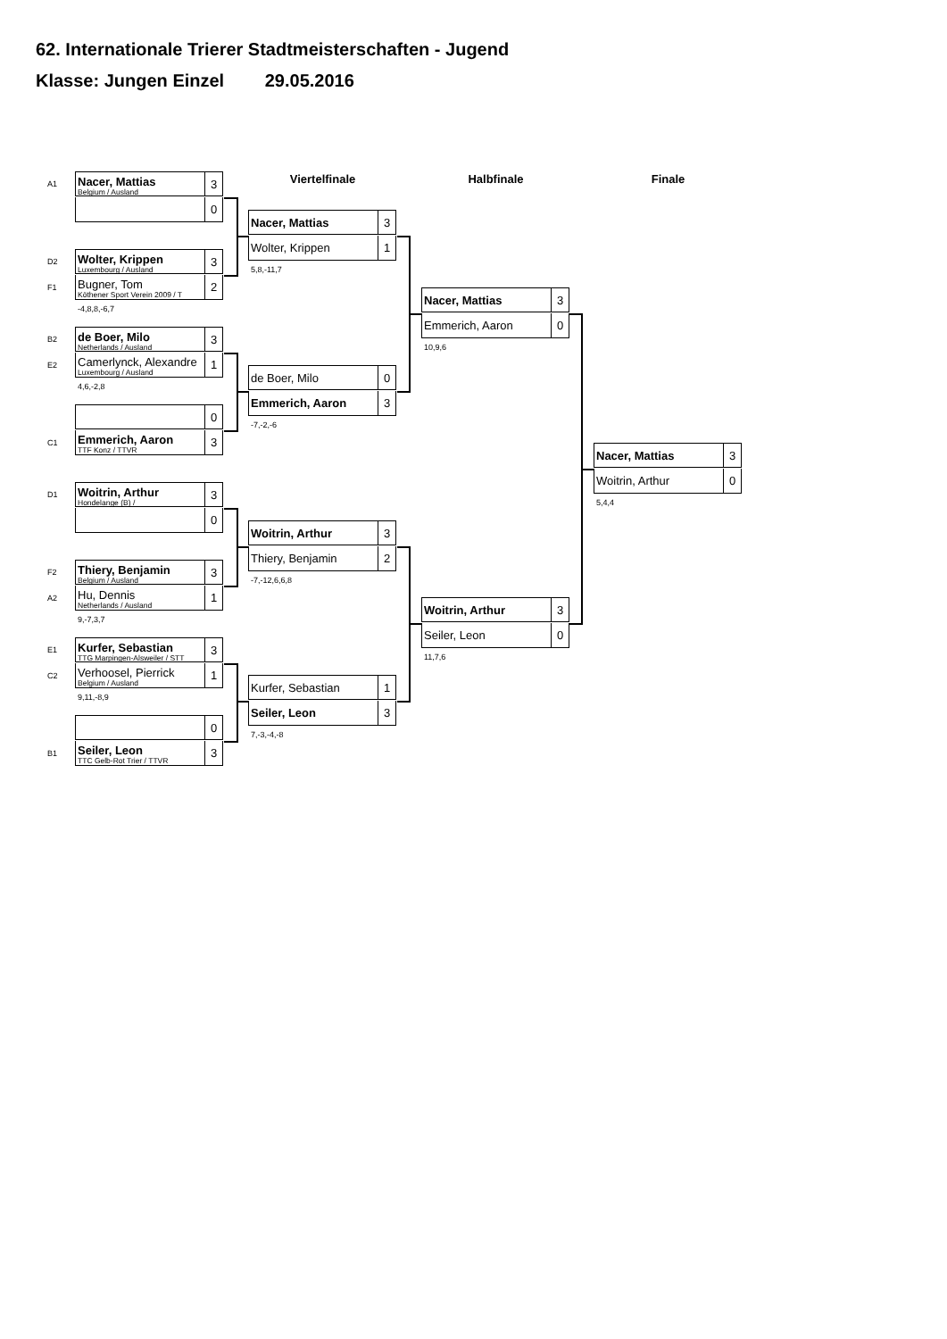62. Internationale Trierer Stadtmeisterschaften - Jugend
Klasse: Jungen Einzel 29.05.2016
A1
Nacer, Mattias
Belgium / Ausland
3
0
D2
Wolter, Krippen
Luxembourg / Ausland
3
F1
Bugner, Tom
Köthener Sport Verein 2009 / T
2
-4,8,8,-6,7
B2
de Boer, Milo
Netherlands / Ausland
3
E2
Camerlynck, Alexandre
Luxembourg / Ausland
1
4,6,-2,8
0
C1
Emmerich, Aaron
TTF Konz / TTVR
3
D1
Woitrin, Arthur
Hondelange (B) /
3
0
F2
Thiery, Benjamin
Belgium / Ausland
3
A2
Hu, Dennis
Netherlands / Ausland
1
9,-7,3,7
E1
Kurfer, Sebastian
TTG Marpingen-Alsweiler / STT
3
C2
Verhoosel, Pierrick
Belgium / Ausland
1
9,11,-8,9
0
B1
Seiler, Leon
TTC Gelb-Rot Trier / TTVR
3
Viertelfinale
Nacer, Mattias
3
Wolter, Krippen 1
5,8,-11,7
de Boer, Milo 0
Emmerich, Aaron
3
-7,-2,-6
Woitrin, Arthur
3
Thiery, Benjamin 2
-7,-12,6,6,8
Kurfer, Sebastian 1
Seiler, Leon
3
7,-3,-4,-8
Halbfinale
Nacer, Mattias
3
Emmerich, Aaron 0
10,9,6
Woitrin, Arthur
3
Seiler, Leon 0
11,7,6
Finale
Nacer, Mattias
3
Woitrin, Arthur 0
5,4,4